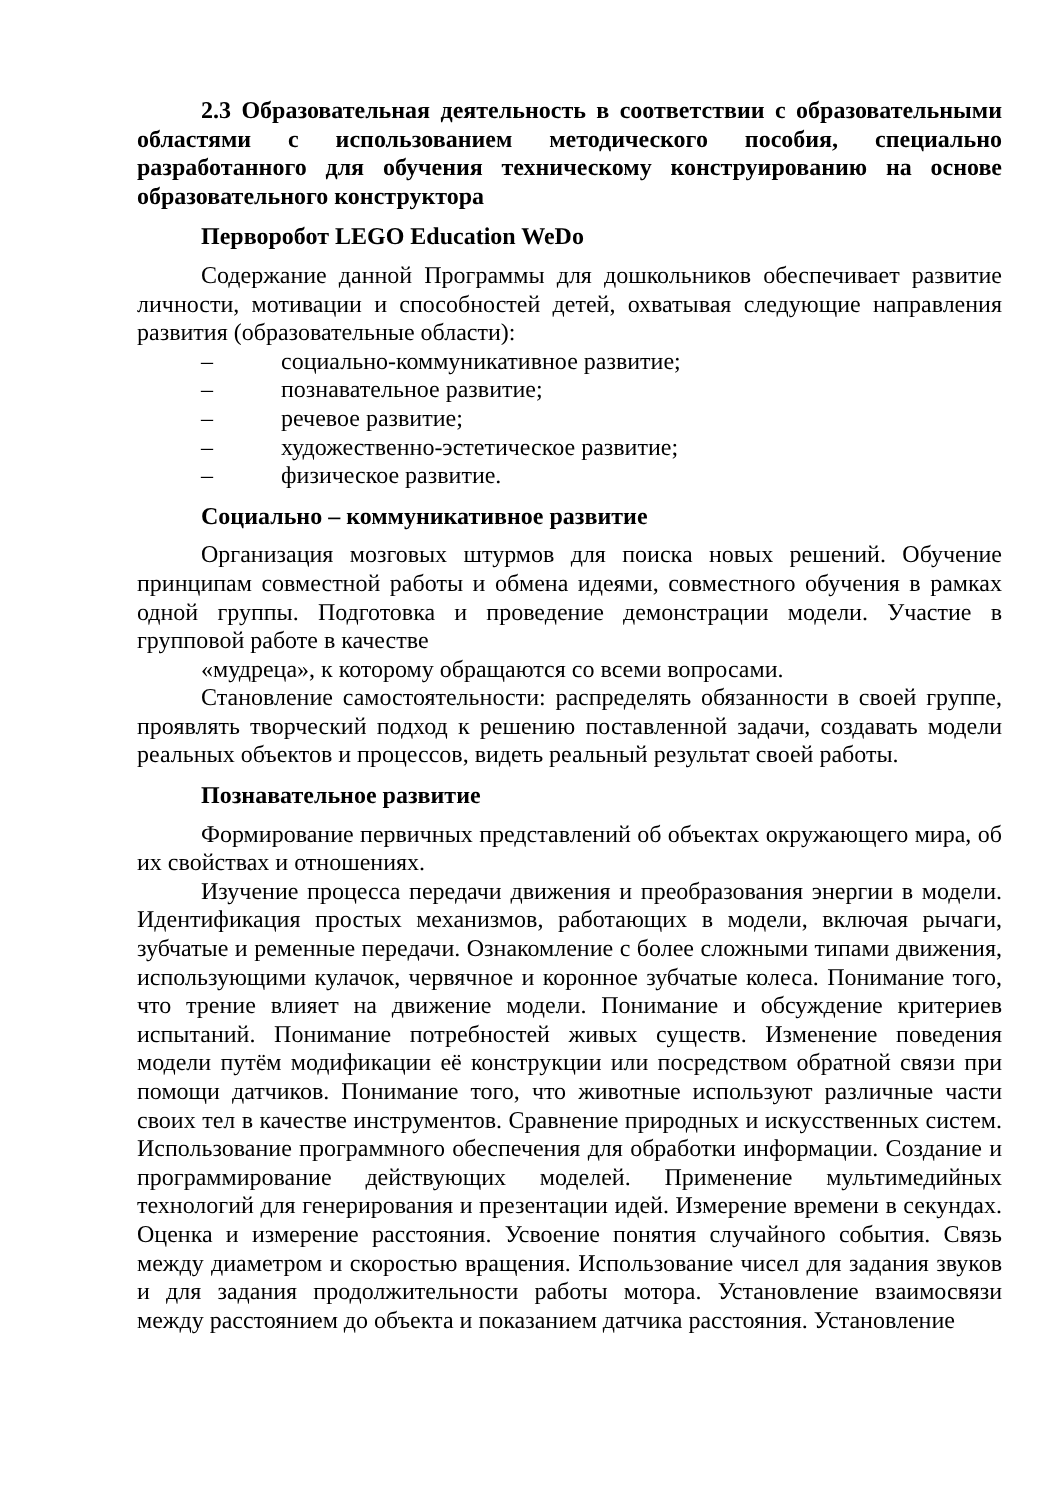2.3 Образовательная деятельность в соответствии с образовательными областями с использованием методического пособия, специально разработанного для обучения техническому конструированию на основе образовательного конструктора
Перворобот LEGO Education WeDo
Содержание данной Программы для дошкольников обеспечивает развитие личности, мотивации и способностей детей, охватывая следующие направления развития (образовательные области):
– социально-коммуникативное развитие;
– познавательное развитие;
– речевое развитие;
– художественно-эстетическое развитие;
– физическое развитие.
Социально – коммуникативное развитие
Организация мозговых штурмов для поиска новых решений. Обучение принципам совместной работы и обмена идеями, совместного обучения в рамках одной группы. Подготовка и проведение демонстрации модели. Участие в групповой работе в качестве
«мудреца», к которому обращаются со всеми вопросами.
Становление самостоятельности: распределять обязанности в своей группе, проявлять творческий подход к решению поставленной задачи, создавать модели реальных объектов и процессов, видеть реальный результат своей работы.
Познавательное развитие
Формирование первичных представлений об объектах окружающего мира, об их свойствах и отношениях.
Изучение процесса передачи движения и преобразования энергии в модели. Идентификация простых механизмов, работающих в модели, включая рычаги, зубчатые и ременные передачи. Ознакомление с более сложными типами движения, использующими кулачок, червячное и коронное зубчатые колеса. Понимание того, что трение влияет на движение модели. Понимание и обсуждение критериев испытаний. Понимание потребностей живых существ. Изменение поведения модели путём модификации её конструкции или посредством обратной связи при помощи датчиков. Понимание того, что животные используют различные части своих тел в качестве инструментов. Сравнение природных и искусственных систем. Использование программного обеспечения для обработки информации. Создание и программирование действующих моделей. Применение мультимедийных технологий для генерирования и презентации идей. Измерение времени в секундах. Оценка и измерение расстояния. Усвоение понятия случайного события. Связь между диаметром и скоростью вращения. Использование чисел для задания звуков и для задания продолжительности работы мотора. Установление взаимосвязи между расстоянием до объекта и показанием датчика расстояния. Установление